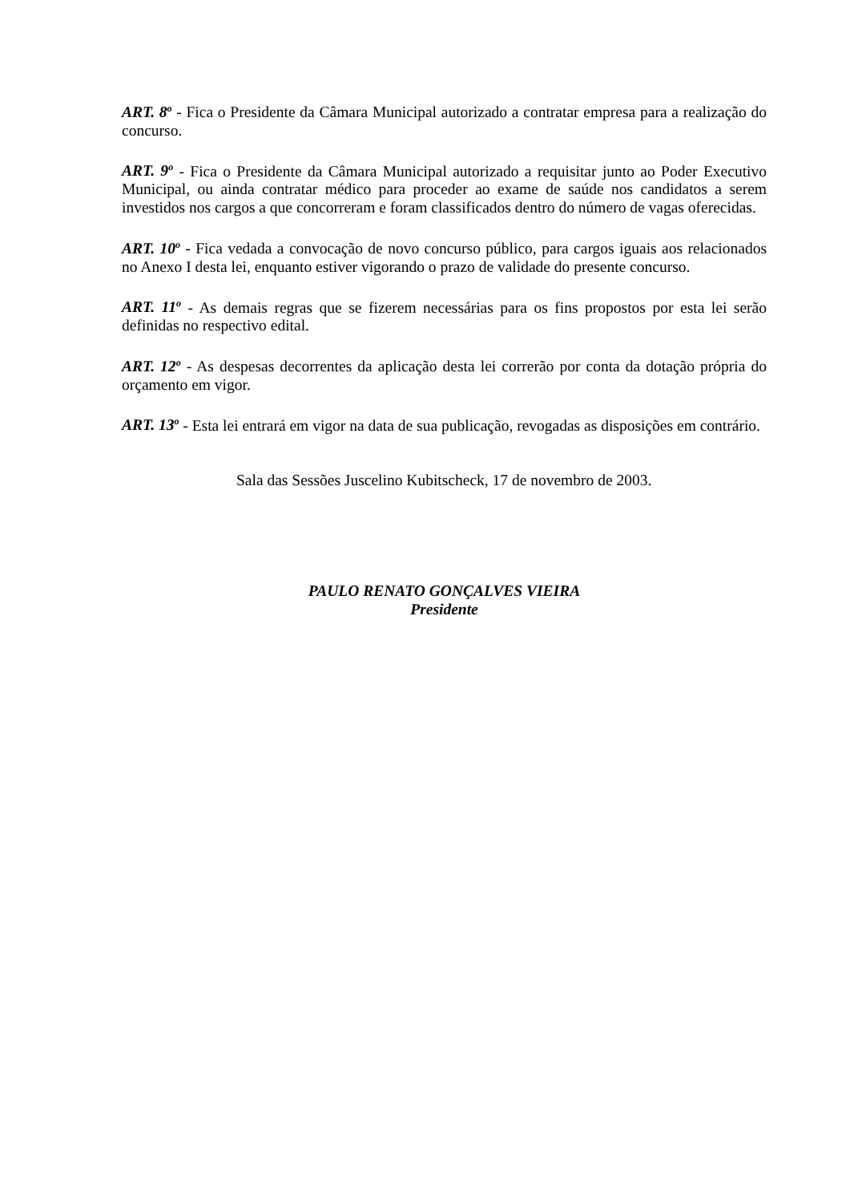ART. 8<sup>o</sup> - Fica o Presidente da Câmara Municipal autorizado a contratar empresa para a realização do concurso.
ART. 9<sup>o</sup> - Fica o Presidente da Câmara Municipal autorizado a requisitar junto ao Poder Executivo Municipal, ou ainda contratar médico para proceder ao exame de saúde nos candidatos a serem investidos nos cargos a que concorreram e foram classificados dentro do número de vagas oferecidas.
ART. 10<sup>o</sup> - Fica vedada a convocação de novo concurso público, para cargos iguais aos relacionados no Anexo I desta lei, enquanto estiver vigorando o prazo de validade do presente concurso.
ART. 11<sup>o</sup> - As demais regras que se fizerem necessárias para os fins propostos por esta lei serão definidas no respectivo edital.
ART. 12<sup>o</sup> - As despesas decorrentes da aplicação desta lei correrão por conta da dotação própria do orçamento em vigor.
ART. 13<sup>o</sup> - Esta lei entrará em vigor na data de sua publicação, revogadas as disposições em contrário.
Sala das Sessões Juscelino Kubitscheck, 17 de novembro de 2003.
PAULO RENATO GONÇALVES VIEIRA
Presidente